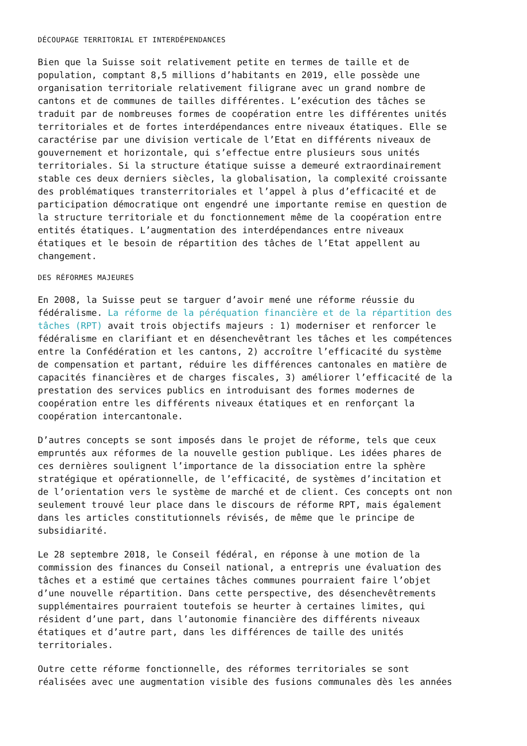DÉCOUPAGE TERRITORIAL ET INTERDÉPENDANCES
Bien que la Suisse soit relativement petite en termes de taille et de population, comptant 8,5 millions d’habitants en 2019, elle possède une organisation territoriale relativement filigrane avec un grand nombre de cantons et de communes de tailles différentes. L’exécution des tâches se traduit par de nombreuses formes de coopération entre les différentes unités territoriales et de fortes interdépendances entre niveaux étatiques. Elle se caractérise par une division verticale de l’Etat en différents niveaux de gouvernement et horizontale, qui s’effectue entre plusieurs sous unités territoriales. Si la structure étatique suisse a demeuré extraordinairement stable ces deux derniers siècles, la globalisation, la complexité croissante des problématiques transterritoriales et l’appel à plus d’efficacité et de participation démocratique ont engendré une importante remise en question de la structure territoriale et du fonctionnement même de la coopération entre entités étatiques. L’augmentation des interdépendances entre niveaux étatiques et le besoin de répartition des tâches de l’Etat appellent au changement.
DES RÉFORMES MAJEURES
En 2008, la Suisse peut se targuer d’avoir mené une réforme réussie du fédéralisme. La réforme de la péréquation financière et de la répartition des tâches (RPT) avait trois objectifs majeurs : 1) moderniser et renforcer le fédéralisme en clarifiant et en désenchevêtrant les tâches et les compétences entre la Confédération et les cantons, 2) accroître l’efficacité du système de compensation et partant, réduire les différences cantonales en matière de capacités financières et de charges fiscales, 3) améliorer l’efficacité de la prestation des services publics en introduisant des formes modernes de coopération entre les différents niveaux étatiques et en renforçant la coopération intercantonale.
D’autres concepts se sont imposés dans le projet de réforme, tels que ceux empruntés aux réformes de la nouvelle gestion publique. Les idées phares de ces dernières soulignent l’importance de la dissociation entre la sphère stratégique et opérationnelle, de l’efficacité, de systèmes d’incitation et de l’orientation vers le système de marché et de client. Ces concepts ont non seulement trouvé leur place dans le discours de réforme RPT, mais également dans les articles constitutionnels révisés, de même que le principe de subsidiarité.
Le 28 septembre 2018, le Conseil fédéral, en réponse à une motion de la commission des finances du Conseil national, a entrepris une évaluation des tâches et a estimé que certaines tâches communes pourraient faire l’objet d’une nouvelle répartition. Dans cette perspective, des désenchevêtrements supplémentaires pourraient toutefois se heurter à certaines limites, qui résident d’une part, dans l’autonomie financière des différents niveaux étatiques et d’autre part, dans les différences de taille des unités territoriales.
Outre cette réforme fonctionnelle, des réformes territoriales se sont réalisées avec une augmentation visible des fusions communales dès les années